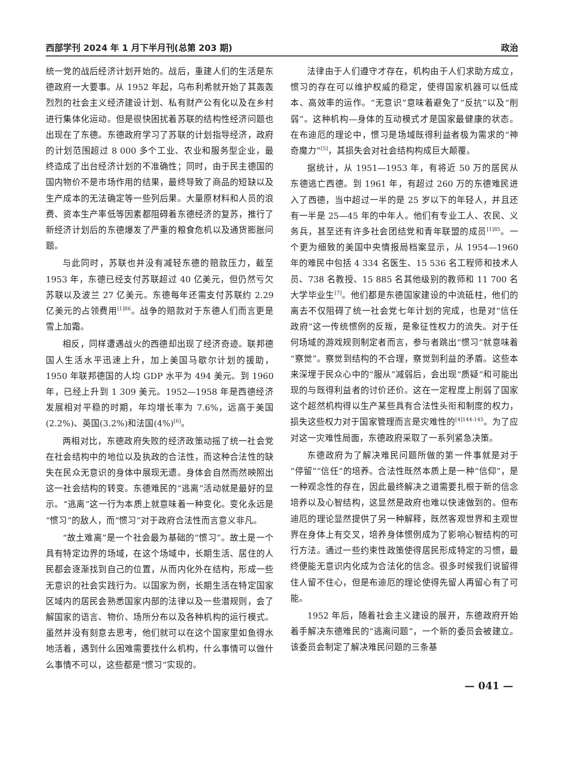西部学刊 2024 年 1 月下半月刊(总第 203 期) 政治
统一党的战后经济计划开始的。战后，重建人们的生活是东德政府一大要事。从 1952 年起，乌布利希就开始了其轰轰烈烈的社会主义经济建设计划、私有财产公有化以及在乡村进行集体化运动。但是很快困扰着苏联的结构性经济问题也出现在了东德。东德政府学习了苏联的计划指导经济，政府的计划范围超过 8 000 多个工业、农业和服务型企业，最终造成了出台经济计划的不准确性；同时，由于民主德国的国内物价不是市场作用的结果，最终导致了商品的短缺以及生产成本的无法确定等一些列后果。大量原材料和人员的浪费、资本生产率低等因素都阻碍着东德经济的复苏，推行了新经济计划后的东德爆发了严重的粮食危机以及通货膨胀问题。
与此同时，苏联也并没有减轻东德的赔款压力，截至 1953 年，东德已经支付苏联超过 40 亿美元，但仍然亏欠苏联以及波兰 27 亿美元。东德每年还需支付苏联约 2.29 亿美元的占领费用<sup>[1]86</sup>。战争的赔款对于东德人们而言更是雪上加霜。
相反，同样遭遇战火的西德却出现了经济奇迹。联邦德国人生活水平迅速上升，加上美国马歇尔计划的援助，1950 年联邦德国的人均 GDP 水平为 494 美元。到 1960 年，已经上升到 1 309 美元。1952—1958 年是西德经济发展相对平稳的时期，年均增长率为 7.6%，远高于美国(2.2%)、英国(3.2%)和法国(4%)<sup>[6]</sup>。
两相对比，东德政府失败的经济政策动摇了统一社会党在社会结构中的地位以及执政的合法性，而这种合法性的缺失在民众无意识的身体中展现无遗。身体会自然而然映照出这一社会结构的转变。东德难民的“逃离”活动就是最好的显示。“逃离”这一行为本质上就意味着一种变化。变化永远是“惯习”的敌人，而“惯习”对于政府合法性而言意义非凡。
“故土难离”是一个社会最为基础的“惯习”。故土是一个具有特定边界的场域，在这个场域中，长期生活、居住的人民都会逐渐找到自己的位置，从而内化外在结构，形成一些无意识的社会实践行为。以国家为例，长期生活在特定国家区域内的居民会熟悉国家内部的法律以及一些潜规则，会了解国家的语言、物价、场所分布以及各种机构的运行模式。虽然并没有刻意去思考，他们就可以在这个国家里如鱼得水地活着，遇到什么困难需要找什么机构，什么事情可以做什么事情不可以，这些都是“惯习”实现的。
法律由于人们遵守才存在，机构由于人们求助方成立，惯习的存在可以维护权威的稳定，使得国家机器可以低成本、高效率的运作。“无意识”意味着避免了“反抗”以及“削弱”。这种机构—身体的互动模式才是国家最健康的状态。在布迪厄的理论中，惯习是场域既得利益者极为需求的“神奇魔力”<sup>[5]</sup>，其损失会对社会结构构成巨大颠覆。
据统计，从 1951—1953 年，有将近 50 万的居民从东德逃亡西德。到 1961 年，有超过 260 万的东德难民进入了西德，当中超过一半的是 25 岁以下的年轻人，并且还有一半是 25—45 年的中年人。他们有专业工人、农民、义务兵，甚至还有许多社会团结党和青年联盟的成员<sup>[1]85</sup>。一个更为细致的美国中央情报局档案显示，从 1954—1960 年的难民中包括 4 334 名医生、15 536 名工程师和技术人员、738 名教授、15 885 名其他级别的教师和 11 700 名大学毕业生<sup>[7]</sup>。他们都是东德国家建设的中流砥柱，他们的离去不仅阻碍了统一社会党七年计划的完成，也是对“信任政府”这一传统惯例的反叛，是象征性权力的流失。对于任何场域的游戏规则制定者而言，参与者跳出“惯习”就意味着“察觉”。察觉到结构的不合理，察觉到利益的矛盾。这些本来深埋于民众心中的“服从”减弱后，会出现“质疑”和可能出现的与既得利益者的讨价还价。这在一定程度上削弱了国家这个超然机构得以生产某些具有合法性头衔和制度的权力，损失这些权力对于国家管理而言是灾难性的<sup>[4]144-145</sup>。为了应对这一灾难性局面，东德政府采取了一系列紧急决策。
东德政府为了解决难民问题所做的第一件事就是对于“停留”“信任”的培养。合法性既然本质上是一种“信仰”，是一种观念性的存在，因此最终解决之道需要扎根于新的信念培养以及心智结构，这显然是政府也难以快速做到的。但布迪厄的理论显然提供了另一种解释，既然客观世界和主观世界在身体上有交叉，培养身体惯例成为了影响心智结构的可行方法。通过一些约束性政策使得居民形成特定的习惯，最终便能无意识内化成为合法化的信念。很多时候我们说留得住人留不住心，但是布迪厄的理论使得先留人再留心有了可能。
1952 年后，随着社会主义建设的展开，东德政府开始着手解决东德难民的“逃离问题”，一个新的委员会被建立。该委员会制定了解决难民问题的三条基
— 041 —